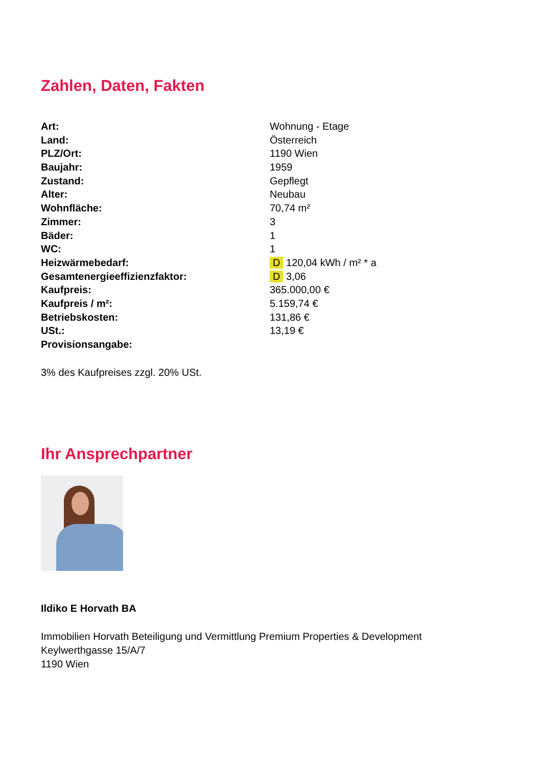Zahlen, Daten, Fakten
| Art: | Wohnung - Etage |
| Land: | Österreich |
| PLZ/Ort: | 1190 Wien |
| Baujahr: | 1959 |
| Zustand: | Gepflegt |
| Alter: | Neubau |
| Wohnfläche: | 70,74 m² |
| Zimmer: | 3 |
| Bäder: | 1 |
| WC: | 1 |
| Heizwärmebedarf: | D 120,04 kWh / m² * a |
| Gesamtenergieeffizienzfaktor: | D 3,06 |
| Kaufpreis: | 365.000,00 € |
| Kaufpreis / m²: | 5.159,74 € |
| Betriebskosten: | 131,86 € |
| USt.: | 13,19 € |
| Provisionsangabe: | |
3% des Kaufpreises zzgl. 20% USt.
Ihr Ansprechpartner
Ildiko E Horvath BA
Immobilien Horvath Beteiligung und Vermittlung Premium Properties & Development
Keylwerthgasse 15/A/7
1190 Wien